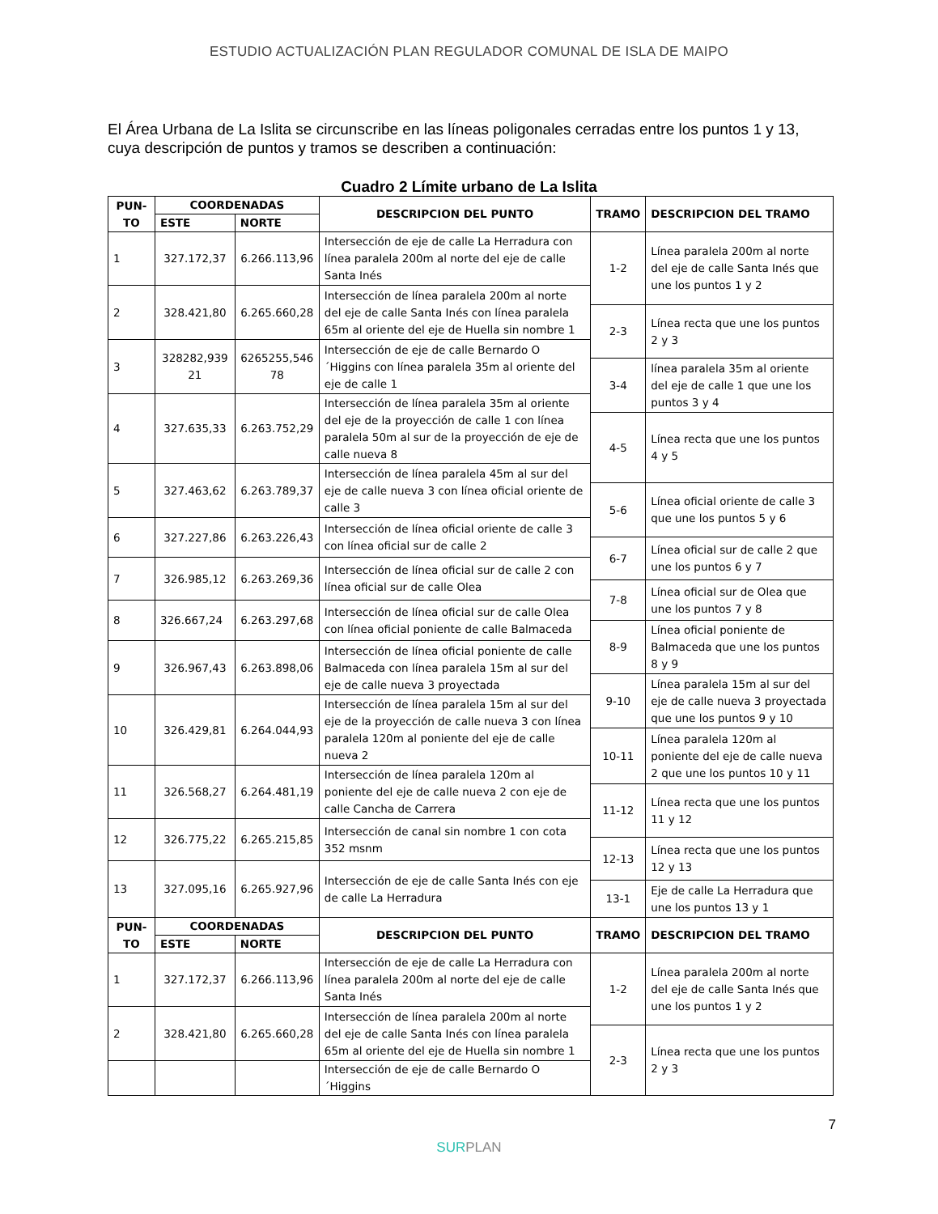ESTUDIO ACTUALIZACIÓN PLAN REGULADOR COMUNAL DE ISLA DE MAIPO
El Área Urbana de La Islita se circunscribe en las líneas poligonales cerradas entre los puntos 1 y 13, cuya descripción de puntos y tramos se describen a continuación:
Cuadro 2 Límite urbano de La Islita
| PUN- TO | COORDENADAS | | DESCRIPCION DEL PUNTO | TRAMO | DESCRIPCION DEL TRAMO |
| --- | --- | --- | --- | --- | --- |
| | ESTE | NORTE | | | |
| 1 | 327.172,37 | 6.266.113,96 | Intersección de eje de calle La Herradura con línea paralela 200m al norte del eje de calle Santa Inés | 1-2 | Línea paralela 200m al norte del eje de calle Santa Inés que une los puntos 1 y 2 |
| 2 | 328.421,80 | 6.265.660,28 | Intersección de línea paralela 200m al norte del eje de calle Santa Inés con línea paralela 65m al oriente del eje de Huella sin nombre 1 | | |
| | | | | 2-3 | Línea recta que une los puntos 2 y 3 |
| 3 | 328282,939 21 | 6265255,546 78 | Intersección de eje de calle Bernardo O´Higgins con línea paralela 35m al oriente del eje de calle 1 | | |
| | | | | 3-4 | línea paralela 35m al oriente del eje de calle 1 que une los puntos 3 y 4 |
| 4 | 327.635,33 | 6.263.752,29 | Intersección de línea paralela 35m al oriente del eje de la proyección de calle 1 con línea paralela 50m al sur de la proyección de eje de calle nueva 8 | | |
| | | | | 4-5 | Línea recta que une los puntos 4 y 5 |
| 5 | 327.463,62 | 6.263.789,37 | Intersección de línea paralela 45m al sur del eje de calle nueva 3 con línea oficial oriente de calle 3 | | |
| | | | | 5-6 | Línea oficial oriente de calle 3 que une los puntos 5 y 6 |
| 6 | 327.227,86 | 6.263.226,43 | Intersección de línea oficial oriente de calle 3 con línea oficial sur de calle 2 | | |
| | | | | 6-7 | Línea oficial sur de calle 2 que une los puntos 6 y 7 |
| 7 | 326.985,12 | 6.263.269,36 | Intersección de línea oficial sur de calle 2 con línea oficial sur de calle Olea | | |
| | | | | 7-8 | Línea oficial sur de Olea que une los puntos 7 y 8 |
| 8 | 326.667,24 | 6.263.297,68 | Intersección de línea oficial sur de calle Olea con línea oficial poniente de calle Balmaceda | | |
| | | | | 8-9 | Línea oficial poniente de Balmaceda que une los puntos 8 y 9 |
| 9 | 326.967,43 | 6.263.898,06 | Intersección de línea oficial poniente de calle Balmaceda con línea paralela 15m al sur del eje de calle nueva 3 proyectada | | |
| | | | | 9-10 | Línea paralela 15m al sur del eje de calle nueva 3 proyectada que une los puntos 9 y 10 |
| 10 | 326.429,81 | 6.264.044,93 | Intersección de línea paralela 15m al sur del eje de la proyección de calle nueva 3 con línea paralela 120m al poniente del eje de calle nueva 2 | | |
| | | | | 10-11 | Línea paralela 120m al poniente del eje de calle nueva 2 que une los puntos 10 y 11 |
| 11 | 326.568,27 | 6.264.481,19 | Intersección de línea paralela 120m al poniente del eje de calle nueva 2 con eje de calle Cancha de Carrera | | |
| | | | | 11-12 | Línea recta que une los puntos 11 y 12 |
| 12 | 326.775,22 | 6.265.215,85 | Intersección de canal sin nombre 1 con cota 352 msnm | | |
| | | | | 12-13 | Línea recta que une los puntos 12 y 13 |
| 13 | 327.095,16 | 6.265.927,96 | Intersección de eje de calle Santa Inés con eje de calle La Herradura | | |
| | | | | 13-1 | Eje de calle La Herradura que une los puntos 13 y 1 |
| PUN- TO | COORDENADAS | | DESCRIPCION DEL PUNTO | TRAMO | DESCRIPCION DEL TRAMO |
| | ESTE | NORTE | | | |
| 1 | 327.172,37 | 6.266.113,96 | Intersección de eje de calle La Herradura con línea paralela 200m al norte del eje de calle Santa Inés | 1-2 | Línea paralela 200m al norte del eje de calle Santa Inés que une los puntos 1 y 2 |
| 2 | 328.421,80 | 6.265.660,28 | Intersección de línea paralela 200m al norte del eje de calle Santa Inés con línea paralela 65m al oriente del eje de Huella sin nombre 1 | | |
| | | | | 2-3 | Línea recta que une los puntos 2 y 3 |
| | | | Intersección de eje de calle Bernardo O´Higgins | | |
7
SUR PLAN